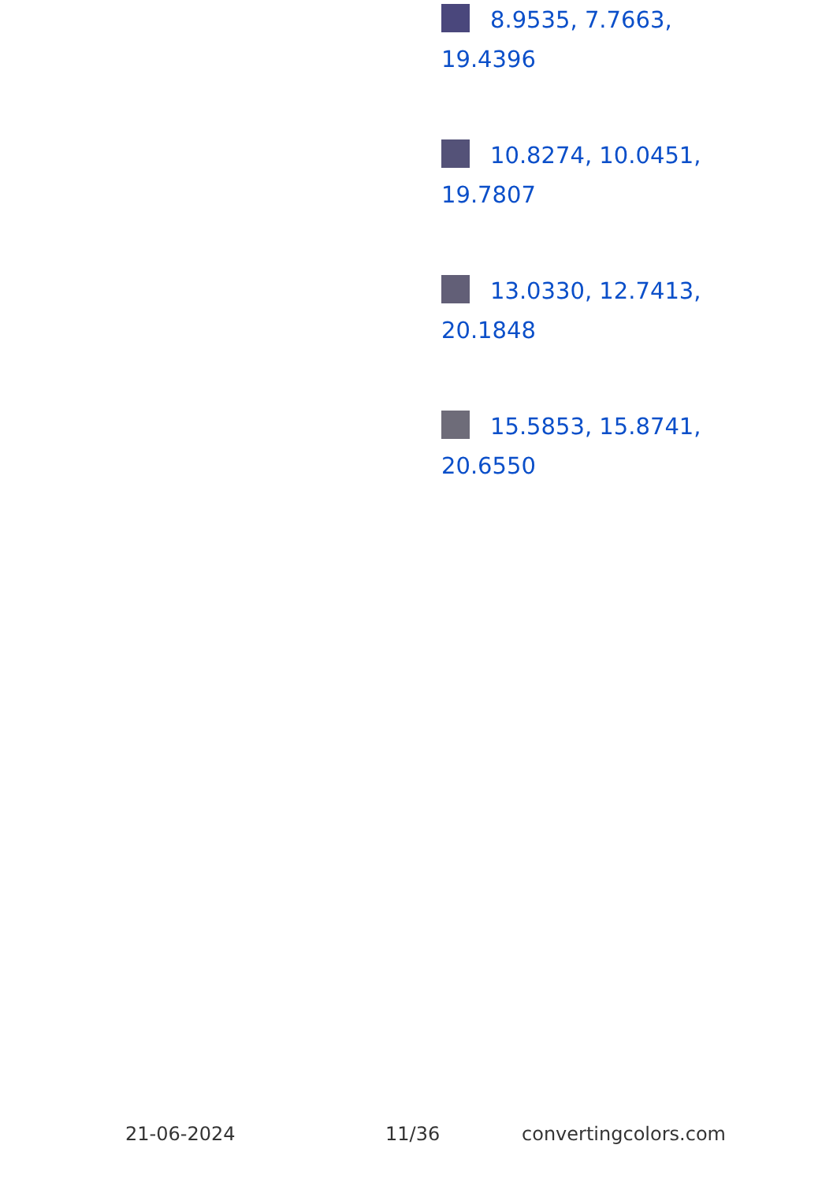8.9535, 7.7663, 19.4396
10.8274, 10.0451, 19.7807
13.0330, 12.7413, 20.1848
15.5853, 15.8741, 20.6550
21-06-2024 11/36 convertingcolors.com